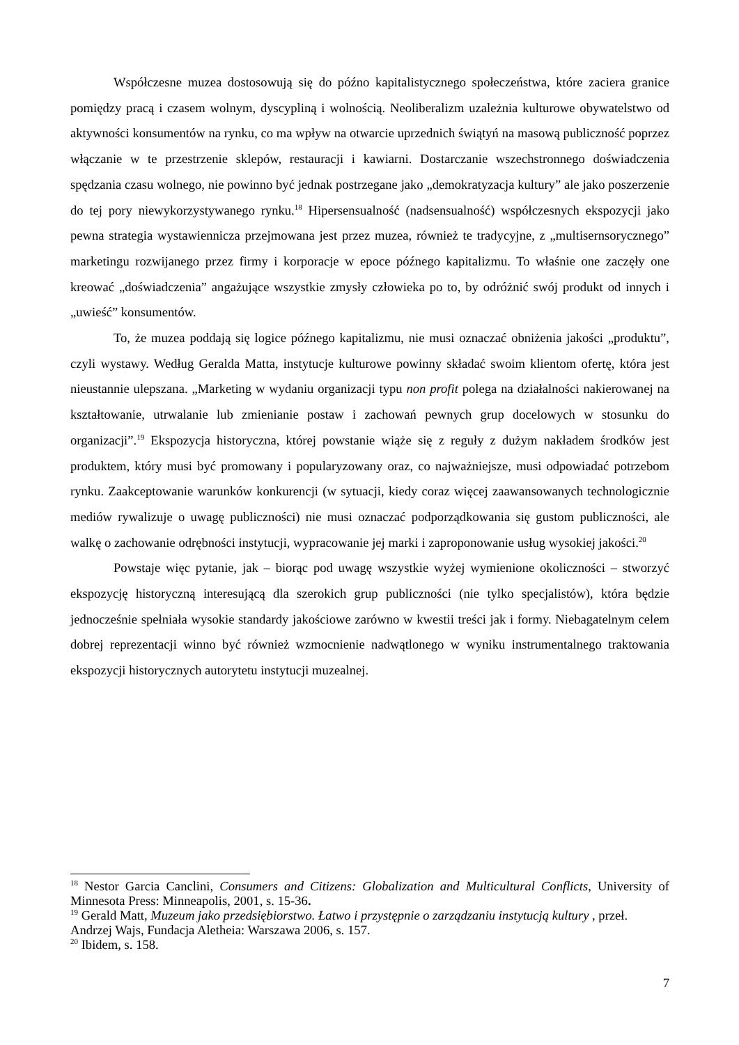Współczesne muzea dostosowują się do późno kapitalistycznego społeczeństwa, które zaciera granice pomiędzy pracą i czasem wolnym, dyscypliną i wolnością. Neoliberalizm uzależnia kulturowe obywatelstwo od aktywności konsumentów na rynku, co ma wpływ na otwarcie uprzednich świątyń na masową publiczność poprzez włączanie w te przestrzenie sklepów, restauracji i kawiarni. Dostarczanie wszechstronnego doświadczenia spędzania czasu wolnego, nie powinno być jednak postrzegane jako „demokratyzacja kultury” ale jako poszerzenie do tej pory niewykorzystywanego rynku.<sup>18</sup> Hipersensualność (nadsensualność) współczesnych ekspozycji jako pewna strategia wystawiennicza przejmowana jest przez muzea, również te tradycyjne, z „multisernsorycznego” marketingu rozwijanego przez firmy i korporacje w epoce późnego kapitalizmu. To właśnie one zaczęły one kreować „doświadczenia” angażujące wszystkie zmysły człowieka po to, by odróżnić swój produkt od innych i „uwieść” konsumentów.
To, że muzea poddają się logice późnego kapitalizmu, nie musi oznaczać obniżenia jakości „produktu”, czyli wystawy. Według Geralda Matta, instytucje kulturowe powinny składać swoim klientom ofertę, która jest nieustannie ulepszana. „Marketing w wydaniu organizacji typu non profit polega na działalności nakierowanej na kształtowanie, utrwalanie lub zmienianie postaw i zachowań pewnych grup docelowych w stosunku do organizacji”.<sup>19</sup> Ekspozycja historyczna, której powstanie wiąże się z reguły z dużym nakładem środków jest produktem, który musi być promowany i popularyzowany oraz, co najważniejsze, musi odpowiadać potrzebom rynku. Zaakceptowanie warunków konkurencji (w sytuacji, kiedy coraz więcej zaawansowanych technologicznie mediów rywalizuje o uwagę publiczności) nie musi oznaczać podporządkowania się gustom publiczności, ale walkę o zachowanie odrębności instytucji, wypracowanie jej marki i zaproponowanie usług wysokiej jakości.<sup>20</sup>
Powstaje więc pytanie, jak – biorąc pod uwagę wszystkie wyżej wymienione okoliczności – stworzyć ekspozycję historyczną interesującą dla szerokich grup publiczności (nie tylko specjalistów), która będzie jednocześnie spełniała wysokie standardy jakościowe zarówno w kwestii treści jak i formy. Niebagatelnym celem dobrej reprezentacji winno być również wzmocnienie nadwątlonego w wyniku instrumentalnego traktowania ekspozycji historycznych autorytetu instytucji muzealnej.
<sup>18</sup> Nestor Garcia Canclini, Consumers and Citizens: Globalization and Multicultural Conflicts, University of Minnesota Press: Minneapolis, 2001, s. 15-36.
<sup>19</sup> Gerald Matt, Muzeum jako przedsiębiorstwo. Łatwo i przystępnie o zarządzaniu instytucją kultury , przeł. Andrzej Wajs, Fundacja Aletheia: Warszawa 2006, s. 157.
<sup>20</sup> Ibidem, s. 158.
7